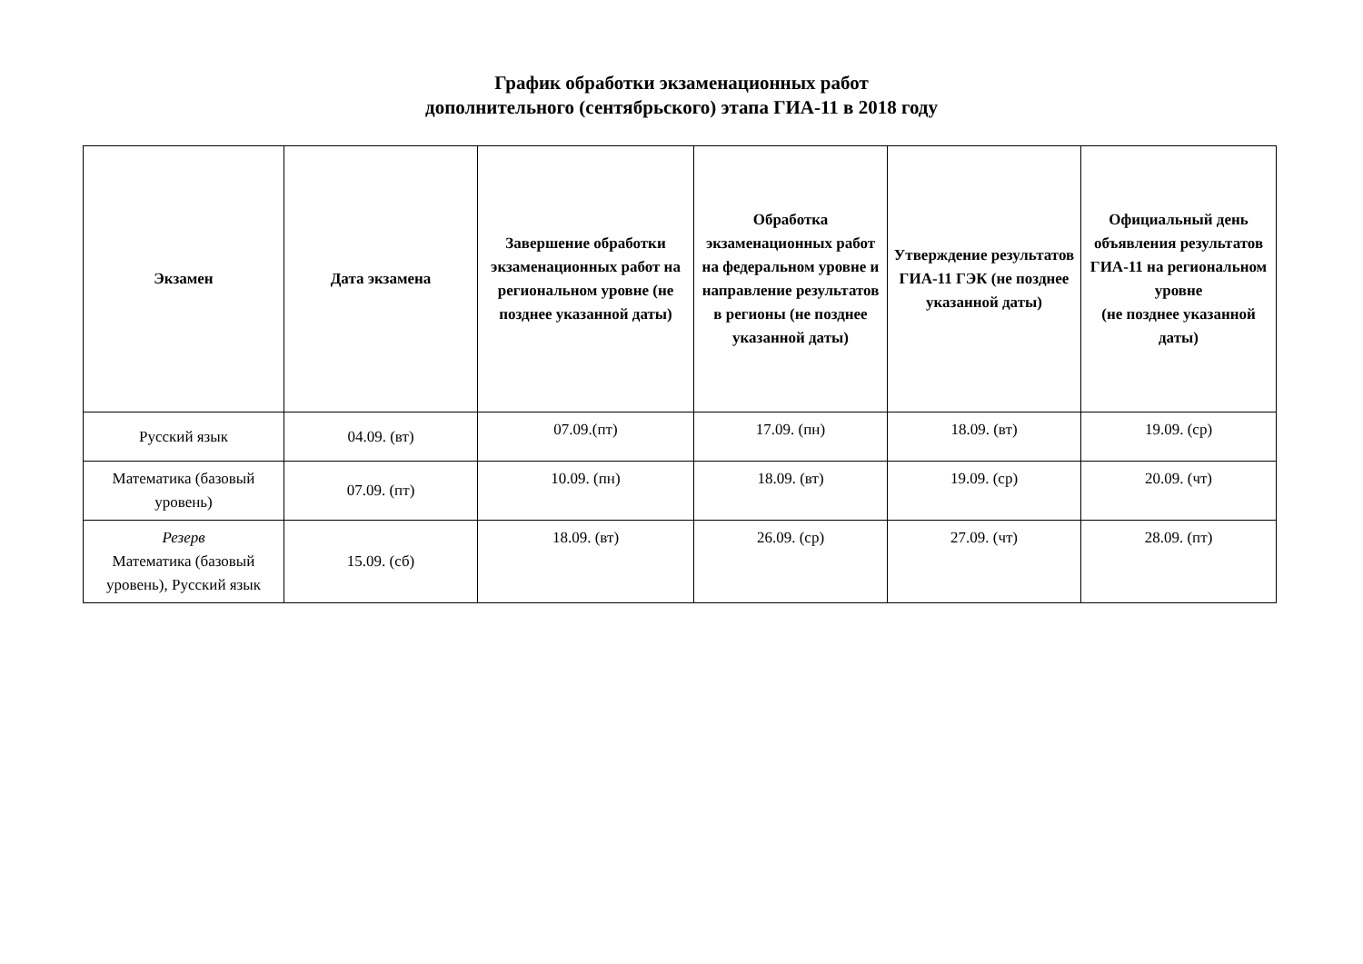График обработки экзаменационных работ
дополнительного (сентябрьского) этапа ГИА-11 в 2018 году
| Экзамен | Дата экзамена | Завершение обработки экзаменационных работ на региональном уровне (не позднее указанной даты) | Обработка экзаменационных работ на федеральном уровне и направление результатов в регионы (не позднее указанной даты) | Утверждение результатов ГИА-11 ГЭК (не позднее указанной даты) | Официальный день объявления результатов ГИА-11 на региональном уровне (не позднее указанной даты) |
| --- | --- | --- | --- | --- | --- |
| Русский язык | 04.09. (вт) | 07.09.(пт) | 17.09. (пн) | 18.09. (вт) | 19.09. (ср) |
| Математика (базовый уровень) | 07.09. (пт) | 10.09. (пн) | 18.09. (вт) | 19.09. (ср) | 20.09. (чт) |
| Резерв Математика (базовый уровень), Русский язык | 15.09. (сб) | 18.09. (вт) | 26.09. (ср) | 27.09. (чт) | 28.09. (пт) |